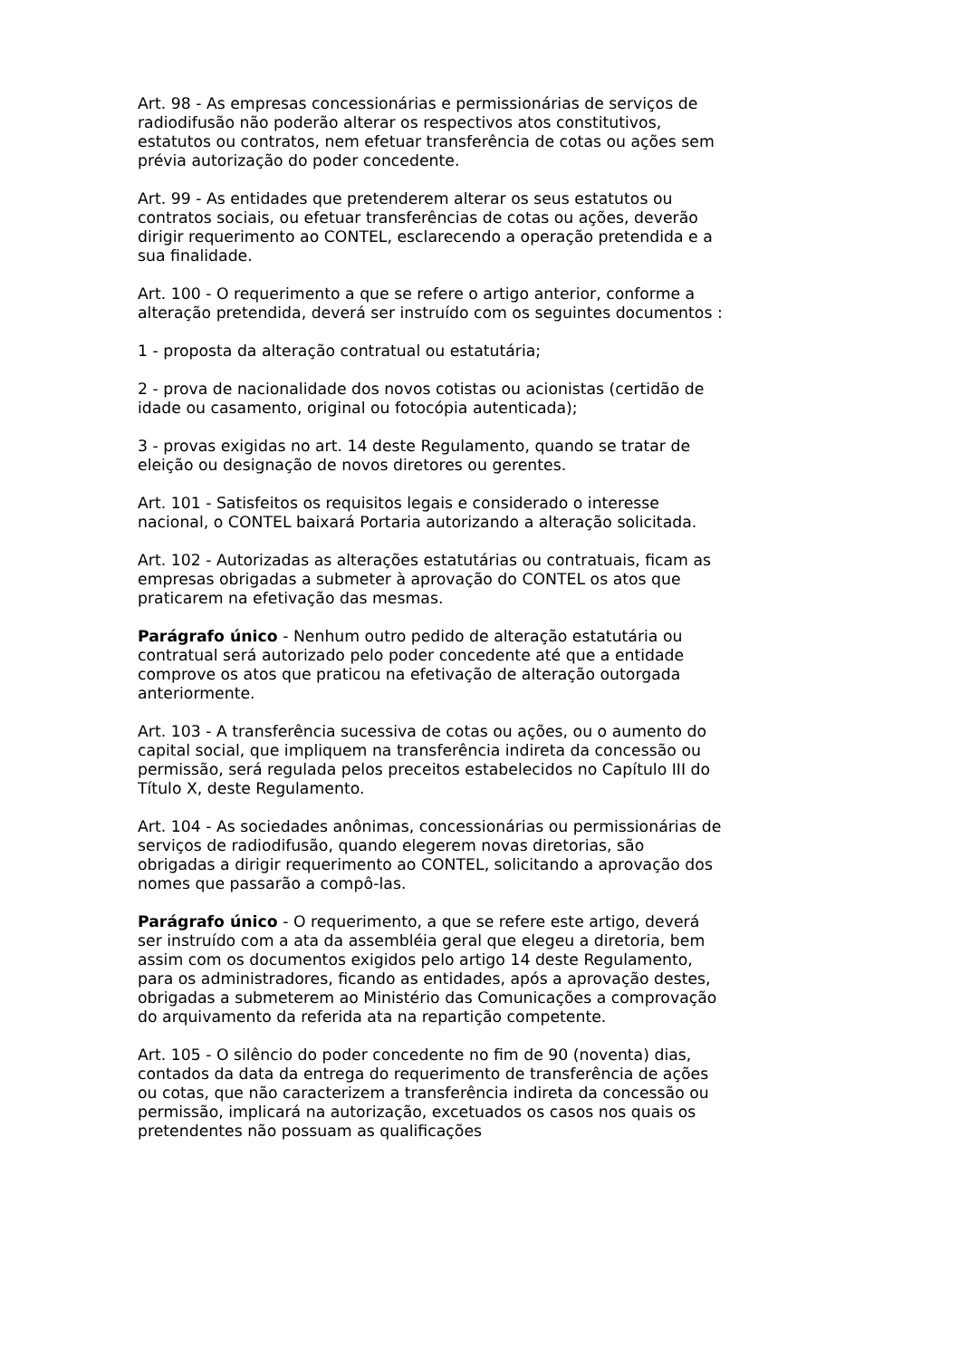Art. 98 - As empresas concessionárias e permissionárias de serviços de radiodifusão não poderão alterar os respectivos atos constitutivos, estatutos ou contratos, nem efetuar transferência de cotas ou ações sem prévia autorização do poder concedente.
Art. 99 - As entidades que pretenderem alterar os seus estatutos ou contratos sociais, ou efetuar transferências de cotas ou ações, deverão dirigir requerimento ao CONTEL, esclarecendo a operação pretendida e a sua finalidade.
Art. 100 - O requerimento a que se refere o artigo anterior, conforme a alteração pretendida, deverá ser instruído com os seguintes documentos :
1 - proposta da alteração contratual ou estatutária;
2 - prova de nacionalidade dos novos cotistas ou acionistas (certidão de idade ou casamento, original ou fotocópia autenticada);
3 - provas exigidas no art. 14 deste Regulamento, quando se tratar de eleição ou designação de novos diretores ou gerentes.
Art. 101 - Satisfeitos os requisitos legais e considerado o interesse nacional, o CONTEL baixará Portaria autorizando a alteração solicitada.
Art. 102 - Autorizadas as alterações estatutárias ou contratuais, ficam as empresas obrigadas a submeter à aprovação do CONTEL os atos que praticarem na efetivação das mesmas.
Parágrafo único - Nenhum outro pedido de alteração estatutária ou contratual será autorizado pelo poder concedente até que a entidade comprove os atos que praticou na efetivação de alteração outorgada anteriormente.
Art. 103 - A transferência sucessiva de cotas ou ações, ou o aumento do capital social, que impliquem na transferência indireta da concessão ou permissão, será regulada pelos preceitos estabelecidos no Capítulo III do Título X, deste Regulamento.
Art. 104 - As sociedades anônimas, concessionárias ou permissionárias de serviços de radiodifusão, quando elegerem novas diretorias, são obrigadas a dirigir requerimento ao CONTEL, solicitando a aprovação dos nomes que passarão a compô-las.
Parágrafo único - O requerimento, a que se refere este artigo, deverá ser instruído com a ata da assembléia geral que elegeu a diretoria, bem assim com os documentos exigidos pelo artigo 14 deste Regulamento, para os administradores, ficando as entidades, após a aprovação destes, obrigadas a submeterem ao Ministério das Comunicações a comprovação do arquivamento da referida ata na repartição competente.
Art. 105 - O silêncio do poder concedente no fim de 90 (noventa) dias, contados da data da entrega do requerimento de transferência de ações ou cotas, que não caracterizem a transferência indireta da concessão ou permissão, implicará na autorização, excetuados os casos nos quais os pretendentes não possuam as qualificações